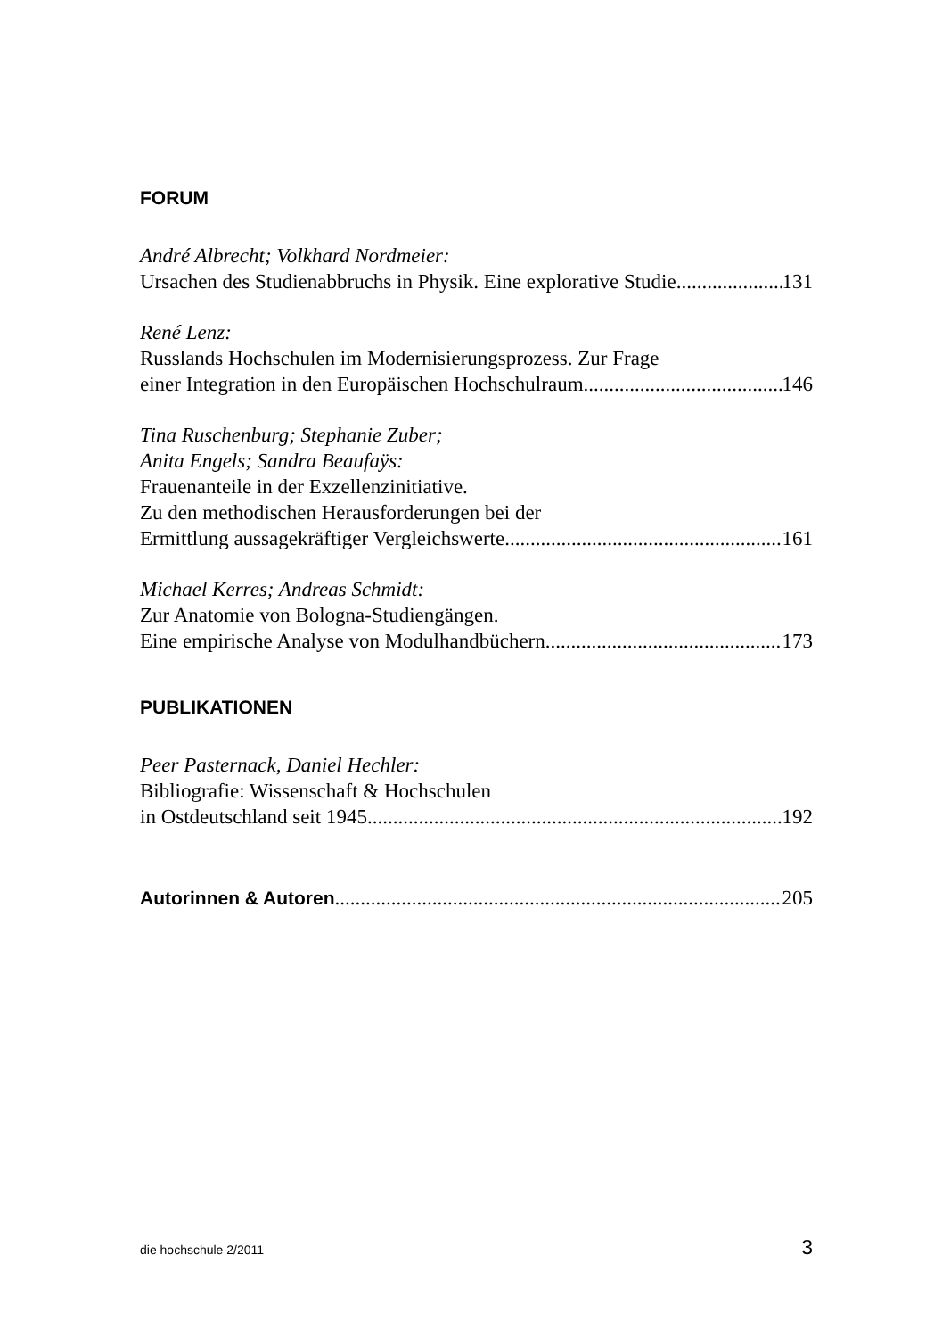FORUM
André Albrecht; Volkhard Nordmeier:
Ursachen des Studienabbruchs in Physik. Eine explorative Studie 131
René Lenz:
Russlands Hochschulen im Modernisierungsprozess. Zur Frage
einer Integration in den Europäischen Hochschulraum 146
Tina Ruschenburg; Stephanie Zuber;
Anita Engels; Sandra Beaufaÿs:
Frauenanteile in der Exzellenzinitiative.
Zu den methodischen Herausforderungen bei der
Ermittlung aussagekräftiger Vergleichswerte 161
Michael Kerres; Andreas Schmidt:
Zur Anatomie von Bologna-Studiengängen.
Eine empirische Analyse von Modulhandbüchern 173
PUBLIKATIONEN
Peer Pasternack, Daniel Hechler:
Bibliografie: Wissenschaft & Hochschulen
in Ostdeutschland seit 1945 192
Autorinnen & Autoren 205
die hochschule 2/2011 3